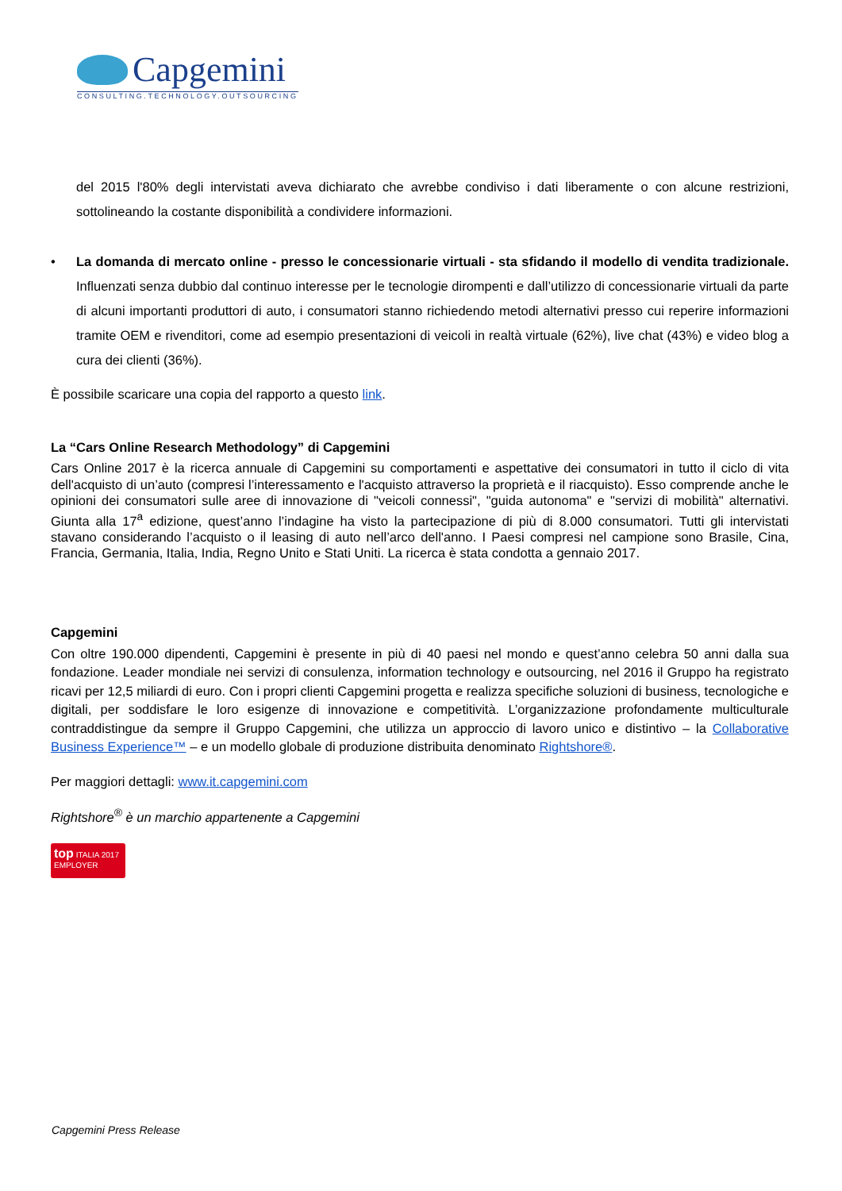Capgemini
CONSULTING.TECHNOLOGY.OUTSOURCING
del 2015 l'80% degli intervistati aveva dichiarato che avrebbe condiviso i dati liberamente o con alcune restrizioni, sottolineando la costante disponibilità a condividere informazioni.
• La domanda di mercato online - presso le concessionarie virtuali - sta sfidando il modello di vendita tradizionale. Influenzati senza dubbio dal continuo interesse per le tecnologie dirompenti e dall’utilizzo di concessionarie virtuali da parte di alcuni importanti produttori di auto, i consumatori stanno richiedendo metodi alternativi presso cui reperire informazioni tramite OEM e rivenditori, come ad esempio presentazioni di veicoli in realtà virtuale (62%), live chat (43%) e video blog a cura dei clienti (36%).
È possibile scaricare una copia del rapporto a questo link.
La “Cars Online Research Methodology” di Capgemini
Cars Online 2017 è la ricerca annuale di Capgemini su comportamenti e aspettative dei consumatori in tutto il ciclo di vita dell'acquisto di un’auto (compresi l’interessamento e l'acquisto attraverso la proprietà e il riacquisto). Esso comprende anche le opinioni dei consumatori sulle aree di innovazione di "veicoli connessi", "guida autonoma" e "servizi di mobilità" alternativi. Giunta alla 17<sup>a</sup> edizione, quest’anno l’indagine ha visto la partecipazione di più di 8.000 consumatori. Tutti gli intervistati stavano considerando l’acquisto o il leasing di auto nell’arco dell'anno. I Paesi compresi nel campione sono Brasile, Cina, Francia, Germania, Italia, India, Regno Unito e Stati Uniti. La ricerca è stata condotta a gennaio 2017.
Capgemini
Con oltre 190.000 dipendenti, Capgemini è presente in più di 40 paesi nel mondo e quest’anno celebra 50 anni dalla sua fondazione. Leader mondiale nei servizi di consulenza, information technology e outsourcing, nel 2016 il Gruppo ha registrato ricavi per 12,5 miliardi di euro. Con i propri clienti Capgemini progetta e realizza specifiche soluzioni di business, tecnologiche e digitali, per soddisfare le loro esigenze di innovazione e competitività. L’organizzazione profondamente multiculturale contraddistingue da sempre il Gruppo Capgemini, che utilizza un approccio di lavoro unico e distintivo – la Collaborative Business Experience™ – e un modello globale di produzione distribuita denominato Rightshore®.
Per maggiori dettagli: www.it.capgemini.com
Rightshore<sup>®</sup> è un marchio appartenente a Capgemini
top ITALIA 2017
EMPLOYER
Capgemini Press Release